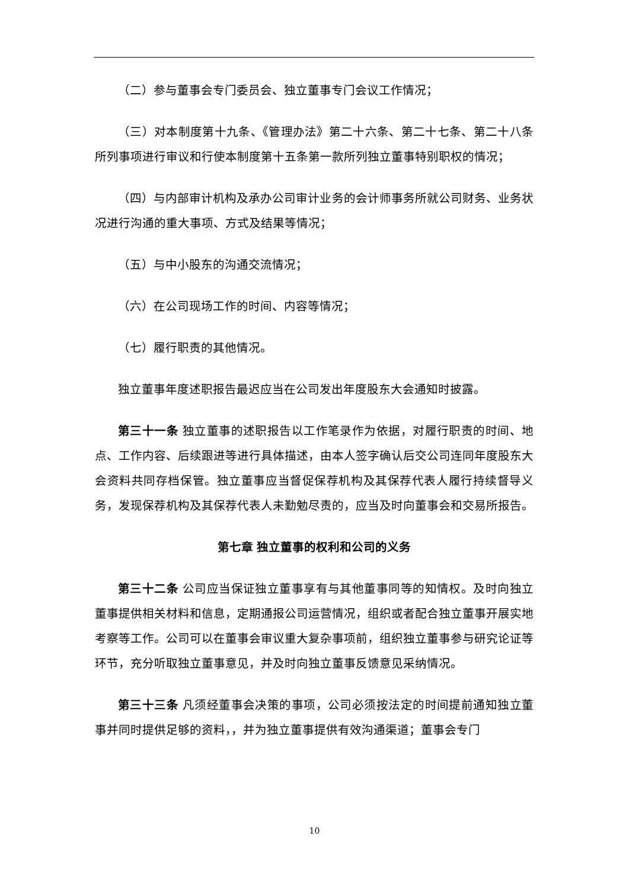（二）参与董事会专门委员会、独立董事专门会议工作情况；
（三）对本制度第十九条、《管理办法》第二十六条、第二十七条、第二十八条所列事项进行审议和行使本制度第十五条第一款所列独立董事特别职权的情况；
（四）与内部审计机构及承办公司审计业务的会计师事务所就公司财务、业务状况进行沟通的重大事项、方式及结果等情况；
（五）与中小股东的沟通交流情况；
（六）在公司现场工作的时间、内容等情况；
（七）履行职责的其他情况。
独立董事年度述职报告最迟应当在公司发出年度股东大会通知时披露。
第三十一条 独立董事的述职报告以工作笔录作为依据，对履行职责的时间、地点、工作内容、后续跟进等进行具体描述，由本人签字确认后交公司连同年度股东大会资料共同存档保管。独立董事应当督促保荐机构及其保荐代表人履行持续督导义务，发现保荐机构及其保荐代表人未勤勉尽责的，应当及时向董事会和交易所报告。
第七章 独立董事的权利和公司的义务
第三十二条 公司应当保证独立董事享有与其他董事同等的知情权。及时向独立董事提供相关材料和信息，定期通报公司运营情况，组织或者配合独立董事开展实地考察等工作。公司可以在董事会审议重大复杂事项前，组织独立董事参与研究论证等环节，充分听取独立董事意见，并及时向独立董事反馈意见采纳情况。
第三十三条 凡须经董事会决策的事项，公司必须按法定的时间提前通知独立董事并同时提供足够的资料，，并为独立董事提供有效沟通渠道；董事会专门
10